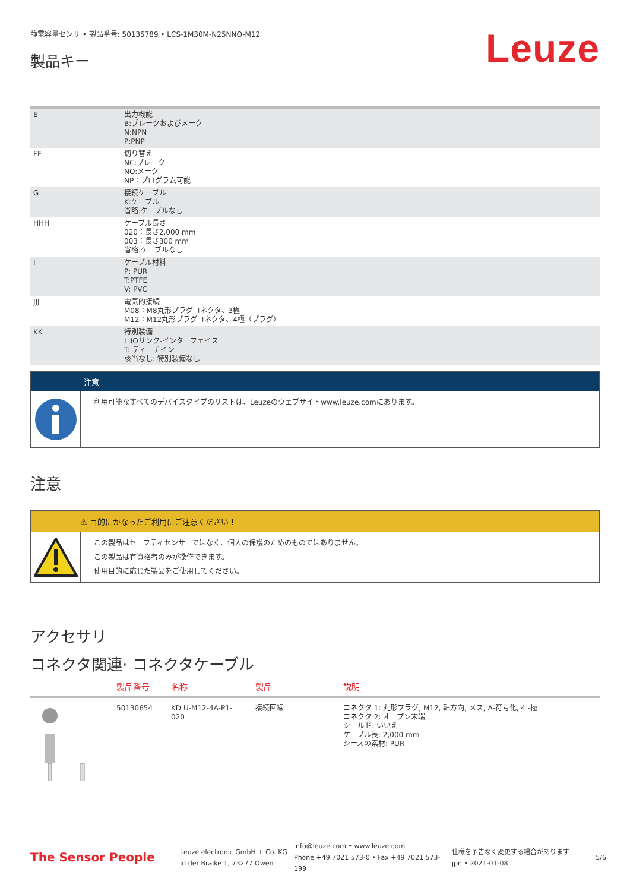静電容量センサ • 製品番号: 50135789 • LCS-1M30M-N25NNO-M12
製品キー
Leuze
| E | 出力機能 B:ブレークおよびメーク N:NPN P:PNP |
| FF | 切り替え NC:ブレーク NO:メーク NP：プログラム可能 |
| G | 接続ケーブル K:ケーブル 省略:ケーブルなし |
| HHH | ケーブル長さ 020：長さ2,000 mm 003：長さ300 mm 省略:ケーブルなし |
| I | ケーブル材料 P: PUR T:PTFE V: PVC |
| JJJ | 電気的接続 M08：M8丸形プラグコネクタ、3極 M12：M12丸形プラグコネクタ、4極（プラグ） |
| KK | 特別装備 L:IOリンク-インターフェイス T: ティーチイン 該当なし: 特別装備なし |
注意
利用可能なすべてのデバイスタイプのリストは、Leuzeのウェブサイトwww.leuze.comにあります。
注意
⚠ 目的にかなったご利用にご注意ください！
この製品はセーフティセンサーではなく、個人の保護のためのものではありません。
この製品は有資格者のみが操作できます。
使用目的に応じた製品をご使用してください。
アクセサリ
コネクタ関連· コネクタケーブル
| | 製品番号 | 名称 | 製品 | 説明 |
| --- | --- | --- | --- | --- |
| | 50130654 | KD U-M12-4A-P1- 020 | 接続回線 | コネクタ 1: 丸形プラグ, M12, 軸方向, メス, A-符号化, 4 -極 コネクタ 2: オープン末端 シールド: いいえ ケーブル長: 2,000 mm シースの素材: PUR |
The Sensor People
Leuze electronic GmbH + Co. KG
In der Braike 1, 73277 Owen
info@leuze.com • www.leuze.com
Phone +49 7021 573-0 • Fax +49 7021 573-199
仕様を予告なく変更する場合があります
jpn • 2021-01-08
5/6